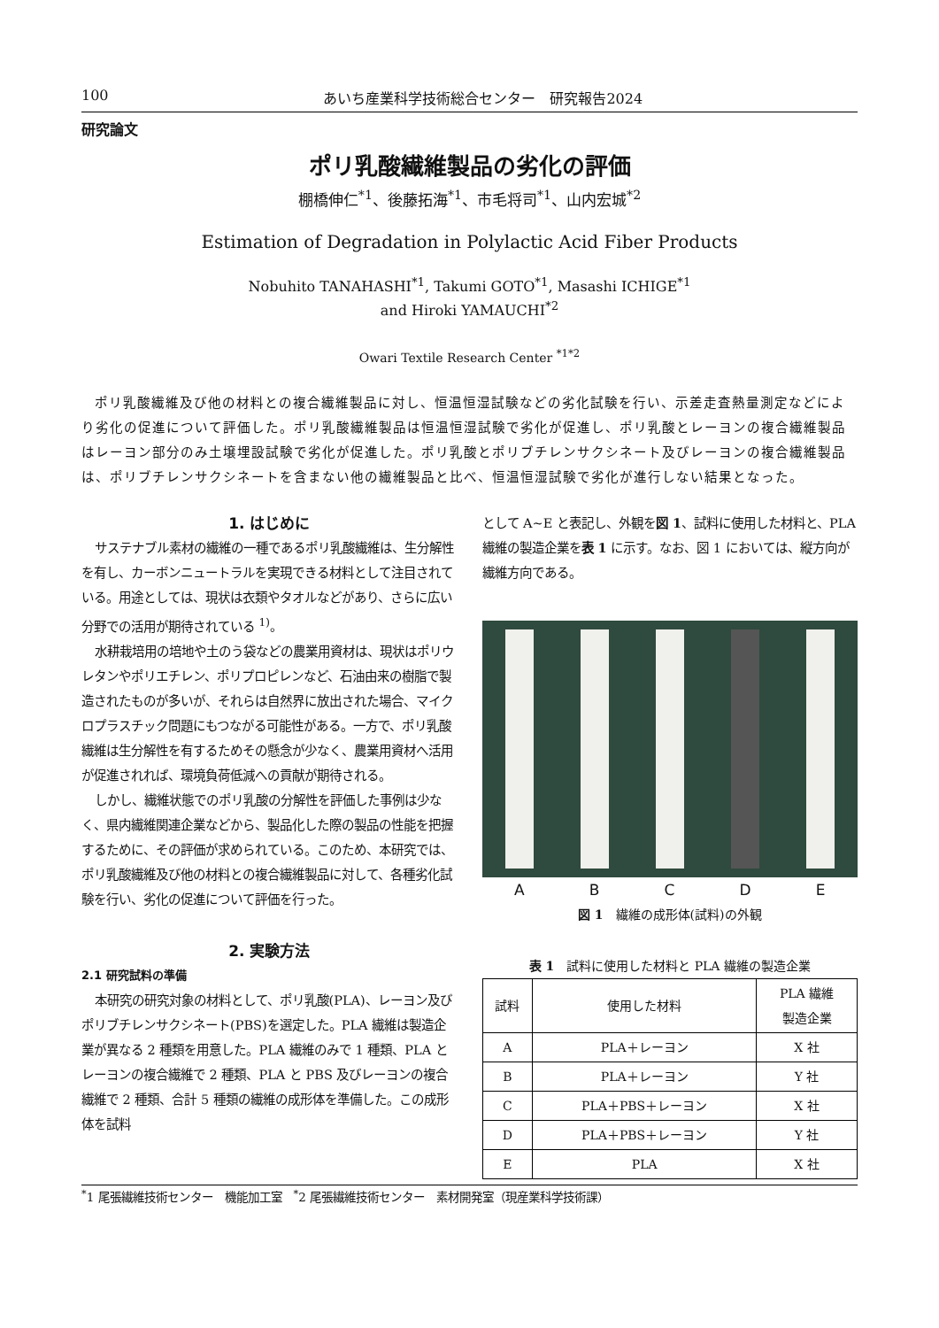100 あいち産業科学技術総合センター　研究報告2024
研究論文
ポリ乳酸繊維製品の劣化の評価
棚橋伸仁<sup>*1</sup>、後藤拓海<sup>*1</sup>、市毛将司<sup>*1</sup>、山内宏城<sup>*2</sup>
Estimation of Degradation in Polylactic Acid Fiber Products
Nobuhito TANAHASHI<sup>*1</sup>, Takumi GOTO<sup>*1</sup>, Masashi ICHIGE<sup>*1</sup>
and Hiroki YAMAUCHI<sup>*2</sup>
Owari Textile Research Center <sup>*1*2</sup>
ポリ乳酸繊維及び他の材料との複合繊維製品に対し、恒温恒湿試験などの劣化試験を行い、示差走査熱量測定などにより劣化の促進について評価した。ポリ乳酸繊維製品は恒温恒湿試験で劣化が促進し、ポリ乳酸とレーヨンの複合繊維製品はレーヨン部分のみ土壌埋設試験で劣化が促進した。ポリ乳酸とポリブチレンサクシネート及びレーヨンの複合繊維製品は、ポリブチレンサクシネートを含まない他の繊維製品と比べ、恒温恒湿試験で劣化が進行しない結果となった。
1. はじめに
サステナブル素材の繊維の一種であるポリ乳酸繊維は、生分解性を有し、カーボンニュートラルを実現できる材料として注目されている。用途としては、現状は衣類やタオルなどがあり、さらに広い分野での活用が期待されている <sup>1)</sup>。
水耕栽培用の培地や土のう袋などの農業用資材は、現状はポリウレタンやポリエチレン、ポリプロピレンなど、石油由来の樹脂で製造されたものが多いが、それらは自然界に放出された場合、マイクロプラスチック問題にもつながる可能性がある。一方で、ポリ乳酸繊維は生分解性を有するためその懸念が少なく、農業用資材へ活用が促進されれば、環境負荷低減への貢献が期待される。
しかし、繊維状態でのポリ乳酸の分解性を評価した事例は少なく、県内繊維関連企業などから、製品化した際の製品の性能を把握するために、その評価が求められている。このため、本研究では、ポリ乳酸繊維及び他の材料との複合繊維製品に対して、各種劣化試験を行い、劣化の促進について評価を行った。
2. 実験方法
2.1 研究試料の準備
本研究の研究対象の材料として、ポリ乳酸(PLA)、レーヨン及びポリブチレンサクシネート(PBS)を選定した。PLA 繊維は製造企業が異なる 2 種類を用意した。PLA 繊維のみで 1 種類、PLA とレーヨンの複合繊維で 2 種類、PLA と PBS 及びレーヨンの複合繊維で 2 種類、合計 5 種類の繊維の成形体を準備した。この成形体を試料
として A~E と表記し、外観を図 1、試料に使用した材料と、PLA 繊維の製造企業を表 1 に示す。なお、図 1 においては、縦方向が繊維方向である。
A B C D E
図 1　繊維の成形体(試料)の外観
表 1　試料に使用した材料と PLA 繊維の製造企業
| 試料 | 使用した材料 | PLA 繊維 製造企業 |
| --- | --- | --- |
| A | PLA＋レーヨン | X 社 |
| B | PLA＋レーヨン | Y 社 |
| C | PLA＋PBS＋レーヨン | X 社 |
| D | PLA＋PBS＋レーヨン | Y 社 |
| E | PLA | X 社 |
<sup>*</sup> 1 尾張繊維技術センター　機能加工室　<sup>*</sup>2 尾張繊維技術センター　素材開発室（現産業科学技術課）